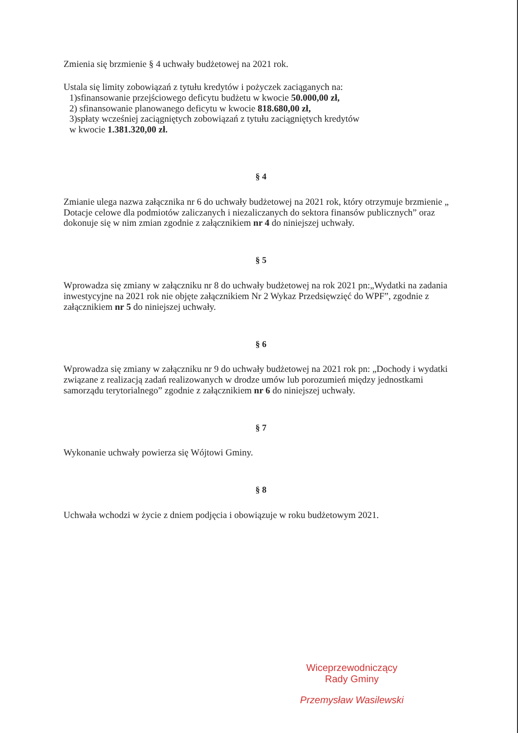Zmienia się brzmienie § 4 uchwały budżetowej na 2021 rok.
Ustala się limity zobowiązań z tytułu kredytów i pożyczek zaciąganych na:
1)sfinansowanie przejściowego deficytu budżetu w kwocie 50.000,00 zł,
2) sfinansowanie planowanego deficytu w kwocie 818.680,00 zł,
3)spłaty wcześniej zaciągniętych zobowiązań z tytułu zaciągniętych kredytów
w kwocie 1.381.320,00 zł.
§ 4
Zmianie ulega nazwa załącznika nr 6 do uchwały budżetowej na 2021 rok, który otrzymuje brzmienie „ Dotacje celowe dla podmiotów zaliczanych i niezaliczanych do sektora finansów publicznych” oraz dokonuje się w nim zmian zgodnie z załącznikiem nr 4 do niniejszej uchwały.
§ 5
Wprowadza się zmiany w załączniku nr 8 do uchwały budżetowej na rok 2021 pn:„Wydatki na zadania inwestycyjne na 2021 rok nie objęte załącznikiem Nr 2 Wykaz Przedsięwzięć do WPF”, zgodnie z załącznikiem nr 5 do niniejszej uchwały.
§ 6
Wprowadza się zmiany w załączniku nr 9 do uchwały budżetowej na 2021 rok pn: „Dochody i wydatki związane z realizacją zadań realizowanych w drodze umów lub porozumień między jednostkami samorządu terytorialnego” zgodnie z załącznikiem nr 6 do niniejszej uchwały.
§ 7
Wykonanie uchwały powierza się Wójtowi Gminy.
§ 8
Uchwała wchodzi w życie z dniem podjęcia i obowiązuje w roku budżetowym 2021.
Wiceprzewodniczący
Rady Gminy
Przemysław Wasilewski